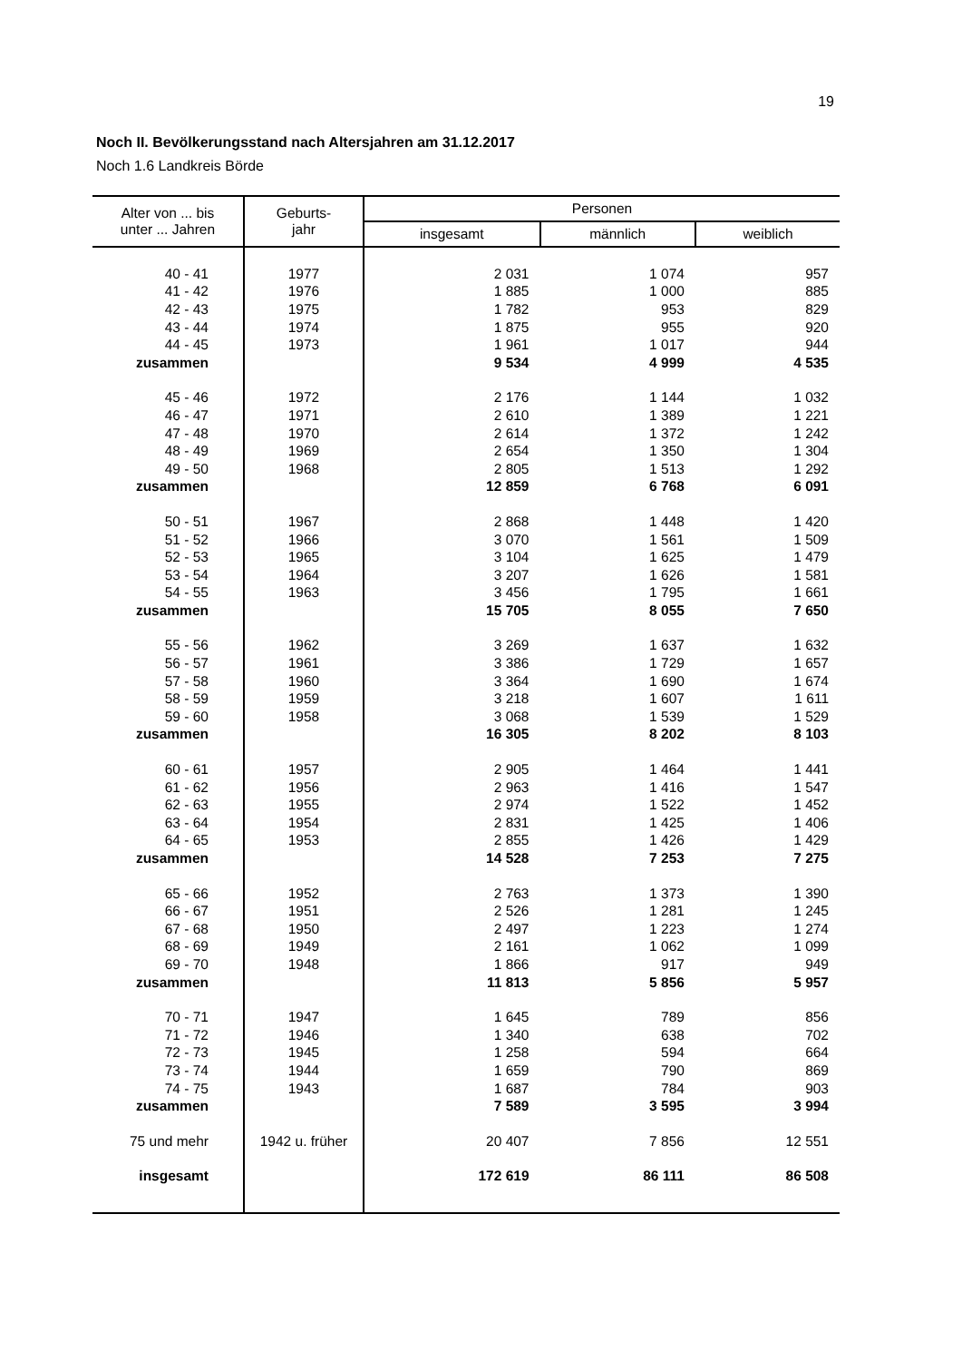19
Noch II. Bevölkerungsstand nach Altersjahren am 31.12.2017
Noch 1.6 Landkreis Börde
| Alter von ... bis unter ... Jahren | Geburts- jahr | Personen | | |
| --- | --- | --- | --- | --- |
| | | insgesamt | männlich | weiblich |
| 40 - 41 | 1977 | 2 031 | 1 074 | 957 |
| 41 - 42 | 1976 | 1 885 | 1 000 | 885 |
| 42 - 43 | 1975 | 1 782 | 953 | 829 |
| 43 - 44 | 1974 | 1 875 | 955 | 920 |
| 44 - 45 | 1973 | 1 961 | 1 017 | 944 |
| zusammen | | 9 534 | 4 999 | 4 535 |
| 45 - 46 | 1972 | 2 176 | 1 144 | 1 032 |
| 46 - 47 | 1971 | 2 610 | 1 389 | 1 221 |
| 47 - 48 | 1970 | 2 614 | 1 372 | 1 242 |
| 48 - 49 | 1969 | 2 654 | 1 350 | 1 304 |
| 49 - 50 | 1968 | 2 805 | 1 513 | 1 292 |
| zusammen | | 12 859 | 6 768 | 6 091 |
| 50 - 51 | 1967 | 2 868 | 1 448 | 1 420 |
| 51 - 52 | 1966 | 3 070 | 1 561 | 1 509 |
| 52 - 53 | 1965 | 3 104 | 1 625 | 1 479 |
| 53 - 54 | 1964 | 3 207 | 1 626 | 1 581 |
| 54 - 55 | 1963 | 3 456 | 1 795 | 1 661 |
| zusammen | | 15 705 | 8 055 | 7 650 |
| 55 - 56 | 1962 | 3 269 | 1 637 | 1 632 |
| 56 - 57 | 1961 | 3 386 | 1 729 | 1 657 |
| 57 - 58 | 1960 | 3 364 | 1 690 | 1 674 |
| 58 - 59 | 1959 | 3 218 | 1 607 | 1 611 |
| 59 - 60 | 1958 | 3 068 | 1 539 | 1 529 |
| zusammen | | 16 305 | 8 202 | 8 103 |
| 60 - 61 | 1957 | 2 905 | 1 464 | 1 441 |
| 61 - 62 | 1956 | 2 963 | 1 416 | 1 547 |
| 62 - 63 | 1955 | 2 974 | 1 522 | 1 452 |
| 63 - 64 | 1954 | 2 831 | 1 425 | 1 406 |
| 64 - 65 | 1953 | 2 855 | 1 426 | 1 429 |
| zusammen | | 14 528 | 7 253 | 7 275 |
| 65 - 66 | 1952 | 2 763 | 1 373 | 1 390 |
| 66 - 67 | 1951 | 2 526 | 1 281 | 1 245 |
| 67 - 68 | 1950 | 2 497 | 1 223 | 1 274 |
| 68 - 69 | 1949 | 2 161 | 1 062 | 1 099 |
| 69 - 70 | 1948 | 1 866 | 917 | 949 |
| zusammen | | 11 813 | 5 856 | 5 957 |
| 70 - 71 | 1947 | 1 645 | 789 | 856 |
| 71 - 72 | 1946 | 1 340 | 638 | 702 |
| 72 - 73 | 1945 | 1 258 | 594 | 664 |
| 73 - 74 | 1944 | 1 659 | 790 | 869 |
| 74 - 75 | 1943 | 1 687 | 784 | 903 |
| zusammen | | 7 589 | 3 595 | 3 994 |
| 75 und mehr | 1942 u. früher | 20 407 | 7 856 | 12 551 |
| insgesamt | | 172 619 | 86 111 | 86 508 |